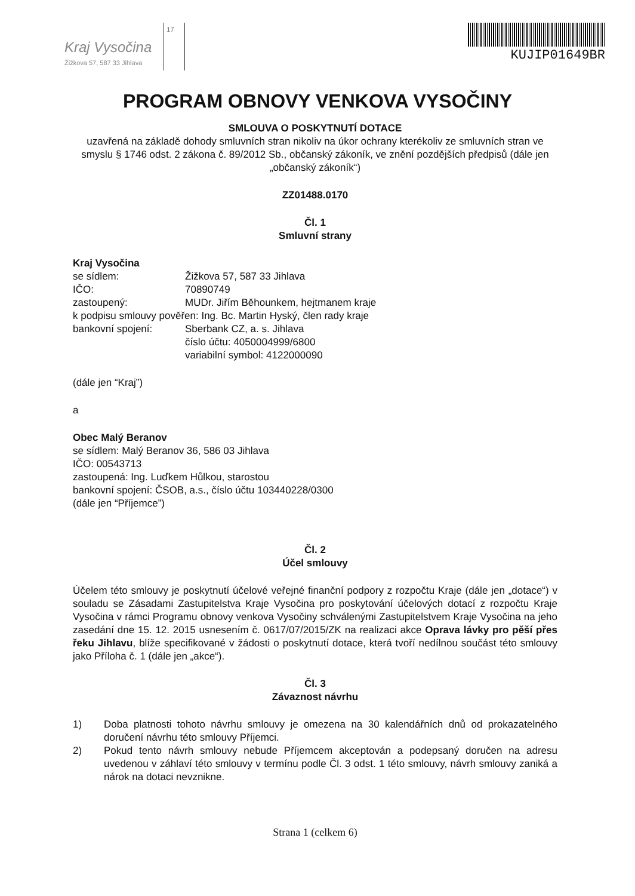Kraj Vysočina
Žižkova 57, 587 33 Jihlava
17
KUJIP01649BR
PROGRAM OBNOVY VENKOVA VYSOČINY
SMLOUVA O POSKYTNUTÍ DOTACE
uzavřená na základě dohody smluvních stran nikoliv na úkor ochrany kterékoliv ze smluvních stran ve smyslu § 1746 odst. 2 zákona č. 89/2012 Sb., občanský zákoník, ve znění pozdějších předpisů (dále jen „občanský zákoník“)
ZZ01488.0170
Čl. 1
Smluvní strany
Kraj Vysočina
se sídlem: Žižkova 57, 587 33 Jihlava
IČO: 70890749
zastoupený: MUDr. Jiřím Běhounkem, hejtmanem kraje
k podpisu smlouvy pověřen: Ing. Bc. Martin Hyský, člen rady kraje
bankovní spojení: Sberbank CZ, a. s. Jihlava
číslo účtu: 4050004999/6800
variabilní symbol: 4122000090
(dále jen “Kraj”)
a
Obec Malý Beranov
se sídlem: Malý Beranov 36, 586 03 Jihlava
IČO: 00543713
zastoupená: Ing. Luďkem Hůlkou, starostou
bankovní spojení: ČSOB, a.s., číslo účtu 103440228/0300
(dále jen “Příjemce”)
Čl. 2
Účel smlouvy
Účelem této smlouvy je poskytnutí účelové veřejné finanční podpory z rozpočtu Kraje (dále jen „dotace“) v souladu se Zásadami Zastupitelstva Kraje Vysočina pro poskytování účelových dotací z rozpočtu Kraje Vysočina v rámci Programu obnovy venkova Vysočiny schválenými Zastupitelstvem Kraje Vysočina na jeho zasedání dne 15. 12. 2015 usnesením č. 0617/07/2015/ZK na realizaci akce Oprava lávky pro pěší přes řeku Jihlavu, blíže specifikované v žádosti o poskytnutí dotace, která tvoří nedílnou součást této smlouvy jako Příloha č. 1 (dále jen „akce“).
Čl. 3
Závaznost návrhu
1) Doba platnosti tohoto návrhu smlouvy je omezena na 30 kalendářních dnů od prokazatelného doručení návrhu této smlouvy Příjemci.
2) Pokud tento návrh smlouvy nebude Příjemcem akceptován a podepsaný doručen na adresu uvedenou v záhlaví této smlouvy v termínu podle Čl. 3 odst. 1 této smlouvy, návrh smlouvy zaniká a nárok na dotaci nevznikne.
Strana 1 (celkem 6)